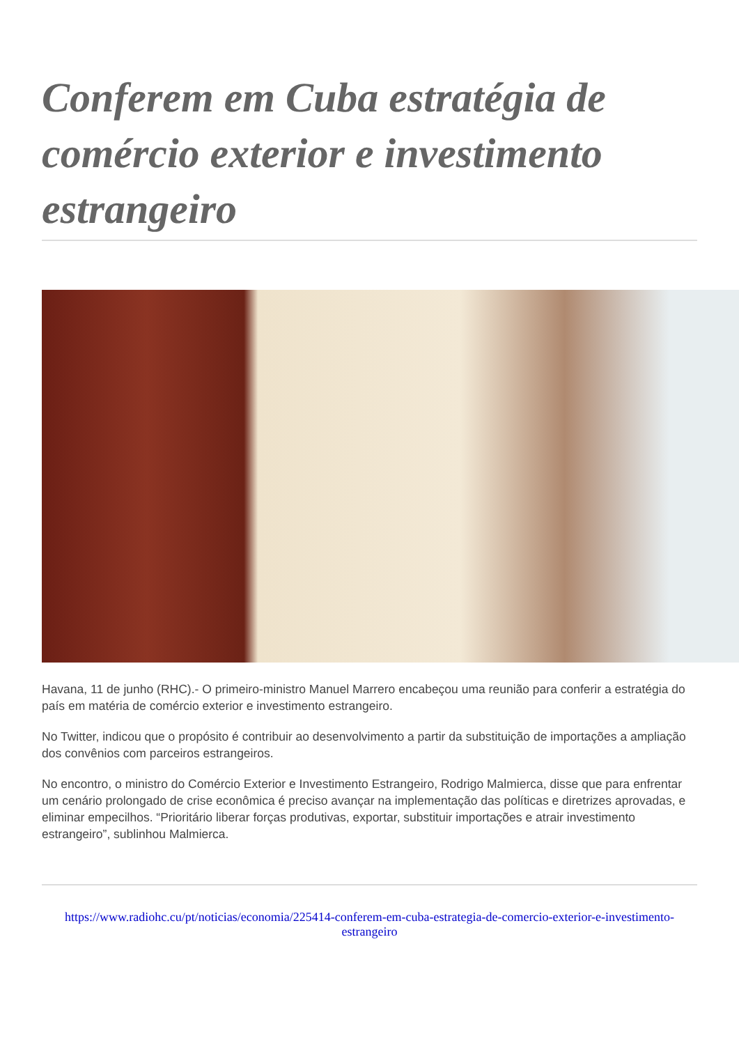Conferem em Cuba estratégia de comércio exterior e investimento estrangeiro
Havana, 11 de junho (RHC).- O primeiro-ministro Manuel Marrero encabeçou uma reunião para conferir a estratégia do país em matéria de comércio exterior e investimento estrangeiro.
No Twitter, indicou que o propósito é contribuir ao desenvolvimento a partir da substituição de importações a ampliação dos convênios com parceiros estrangeiros.
No encontro, o ministro do Comércio Exterior e Investimento Estrangeiro, Rodrigo Malmierca, disse que para enfrentar um cenário prolongado de crise econômica é preciso avançar na implementação das políticas e diretrizes aprovadas, e eliminar empecilhos. “Prioritário liberar forças produtivas, exportar, substituir importações e atrair investimento estrangeiro”, sublinhou Malmierca.
https://www.radiohc.cu/pt/noticias/economia/225414-conferem-em-cuba-estrategia-de-comercio-exterior-e-investimento-estrangeiro